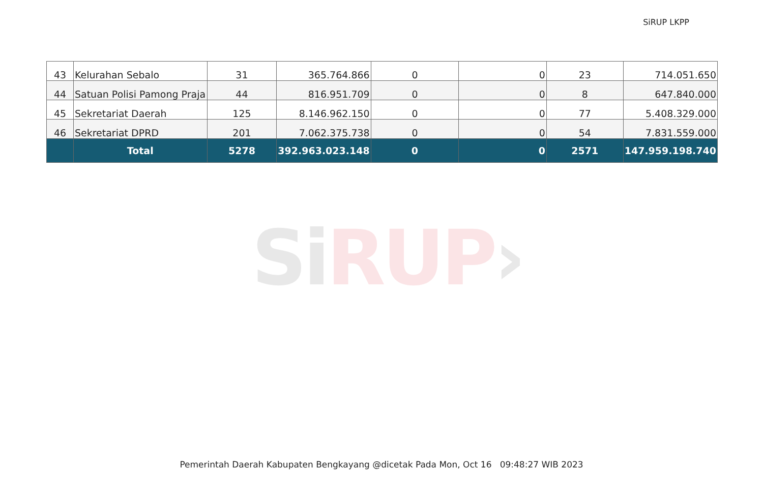SiRUP LKPP
SiRUP›
| 43 | Kelurahan Sebalo | 31 | 365.764.866 | 0 | 0 | 23 | 714.051.650 |
| 44 | Satuan Polisi Pamong Praja | 44 | 816.951.709 | 0 | 0 | 8 | 647.840.000 |
| 45 | Sekretariat Daerah | 125 | 8.146.962.150 | 0 | 0 | 77 | 5.408.329.000 |
| 46 | Sekretariat DPRD | 201 | 7.062.375.738 | 0 | 0 | 54 | 7.831.559.000 |
| | Total | 5278 | 392.963.023.148 | 0 | 0 | 2571 | 147.959.198.740 |
Pemerintah Daerah Kabupaten Bengkayang @dicetak Pada Mon, Oct 16 09:48:27 WIB 2023